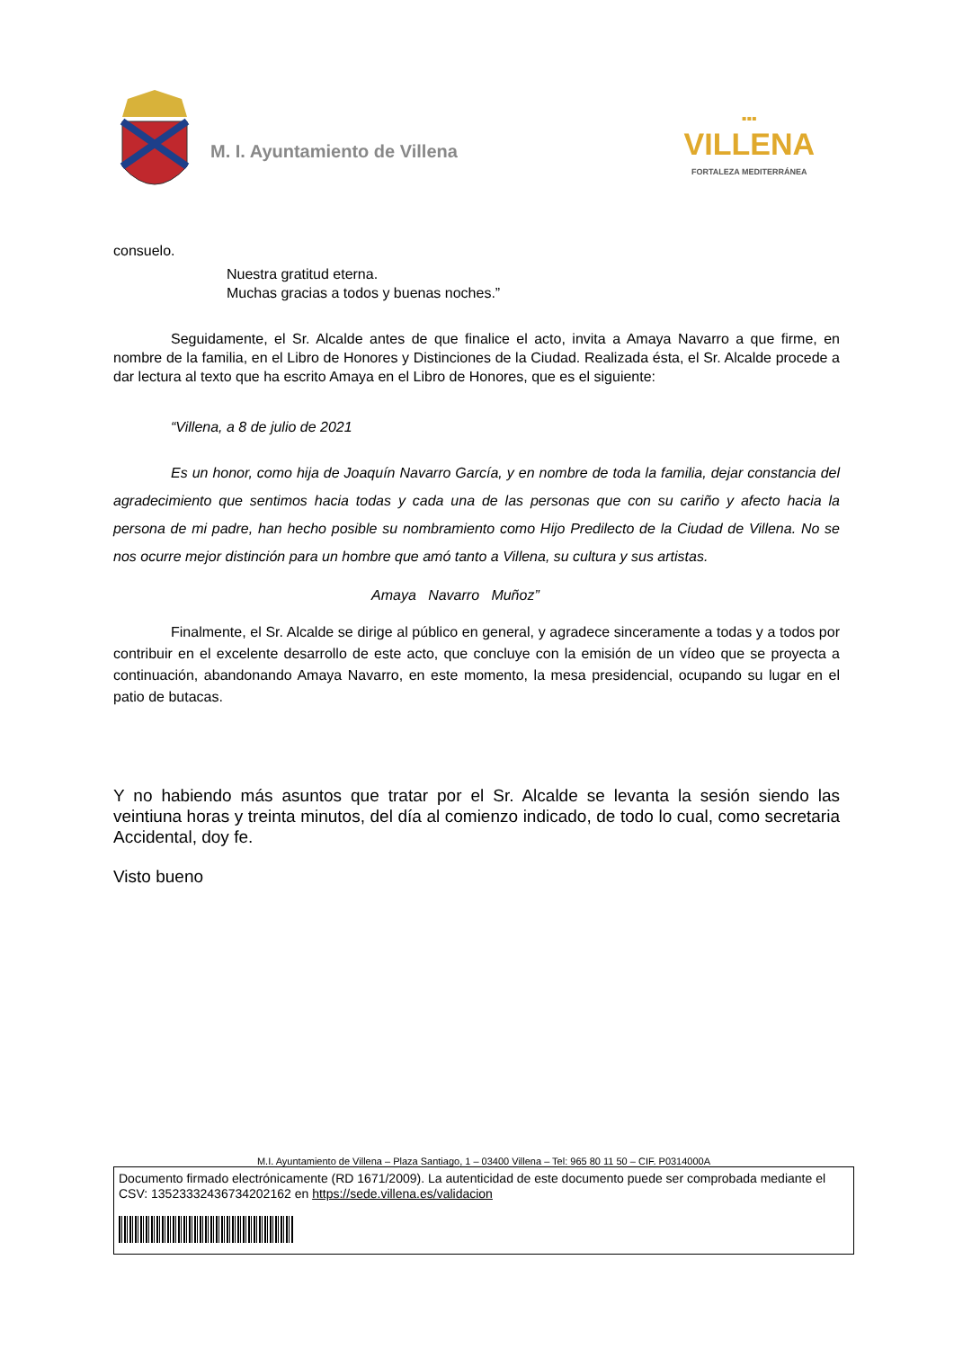M. I. Ayuntamiento de Villena
▪▪▪
VILLENA
FORTALEZA MEDITERRÁNEA
consuelo.
Nuestra gratitud eterna.
Muchas gracias a todos y buenas noches.”
Seguidamente, el Sr. Alcalde antes de que finalice el acto, invita a Amaya Navarro a que firme, en nombre de la familia, en el Libro de Honores y Distinciones de la Ciudad. Realizada ésta, el Sr. Alcalde procede a dar lectura al texto que ha escrito Amaya en el Libro de Honores, que es el siguiente:
“Villena, a 8 de julio de 2021
Es un honor, como hija de Joaquín Navarro García, y en nombre de toda la familia, dejar constancia del agradecimiento que sentimos hacia todas y cada una de las personas que con su cariño y afecto hacia la persona de mi padre, han hecho posible su nombramiento como Hijo Predilecto de la Ciudad de Villena. No se nos ocurre mejor distinción para un hombre que amó tanto a Villena, su cultura y sus artistas.
Amaya Navarro Muñoz”
Finalmente, el Sr. Alcalde se dirige al público en general, y agradece sinceramente a todas y a todos por contribuir en el excelente desarrollo de este acto, que concluye con la emisión de un vídeo que se proyecta a continuación, abandonando Amaya Navarro, en este momento, la mesa presidencial, ocupando su lugar en el patio de butacas.
Y no habiendo más asuntos que tratar por el Sr. Alcalde se levanta la sesión siendo las veintiuna horas y treinta minutos, del día al comienzo indicado, de todo lo cual, como secretaria Accidental, doy fe.
Visto bueno
M.I. Ayuntamiento de Villena – Plaza Santiago, 1 – 03400 Villena – Tel: 965 80 11 50 – CIF. P0314000A
Documento firmado electrónicamente (RD 1671/2009). La autenticidad de este documento puede ser comprobada mediante el CSV: 13523332436734202162 en https://sede.villena.es/validacion